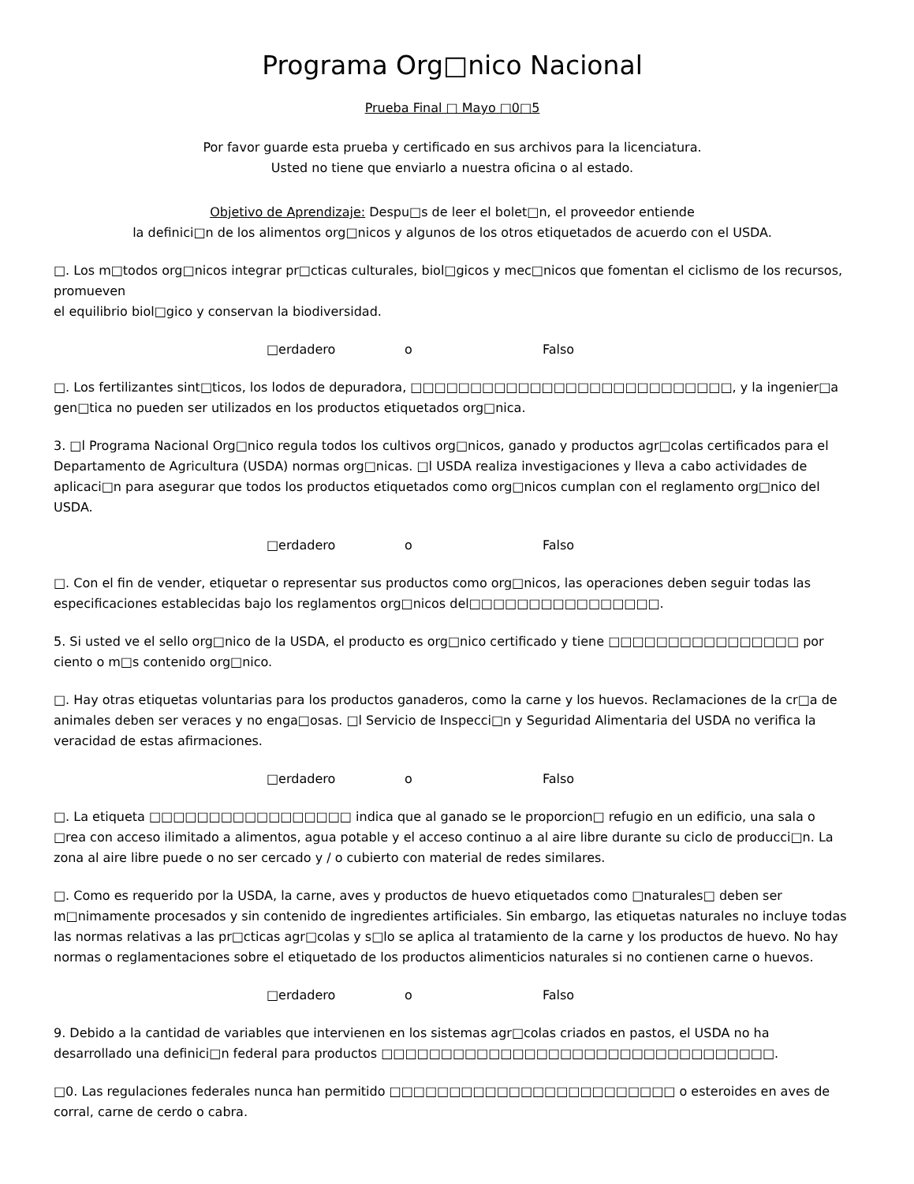Programa Org□nico Nacional
Prueba Final □ Mayo □0□5
Por favor guarde esta prueba y certificado en sus archivos para la licenciatura.
Usted no tiene que enviarlo a nuestra oficina o al estado.
Objetivo de Aprendizaje: Despu□s de leer el bolet□n, el proveedor entiende
la definici□n de los alimentos org□nicos y algunos de los otros etiquetados de acuerdo con el USDA.
□. Los m□todos org□nicos integrar pr□cticas culturales, biol□gicos y mec□nicos que fomentan el ciclismo de los recursos, promueven
el equilibrio biol□gico y conservan la biodiversidad.
□erdadero o Falso
□. Los fertilizantes sint□ticos, los lodos de depuradora, □□□□□□□□□□□□□□□□□□□□□□□□□□□, y la ingenier□a gen□tica no pueden ser utilizados en los productos etiquetados org□nica.
3. □l Programa Nacional Org□nico regula todos los cultivos org□nicos, ganado y productos agr□colas certificados para el Departamento de Agricultura (USDA) normas org□nicas. □l USDA realiza investigaciones y lleva a cabo actividades de aplicaci□n para asegurar que todos los productos etiquetados como org□nicos cumplan con el reglamento org□nico del USDA.
□erdadero o Falso
□. Con el fin de vender, etiquetar o representar sus productos como org□nicos, las operaciones deben seguir todas las especificaciones establecidas bajo los reglamentos org□nicos del□□□□□□□□□□□□□□□□.
5. Si usted ve el sello org□nico de la USDA, el producto es org□nico certificado y tiene □□□□□□□□□□□□□□□□ por ciento o m□s contenido org□nico.
□. Hay otras etiquetas voluntarias para los productos ganaderos, como la carne y los huevos. Reclamaciones de la cr□a de animales deben ser veraces y no enga□osas. □l Servicio de Inspecci□n y Seguridad Alimentaria del USDA no verifica la veracidad de estas afirmaciones.
□erdadero o Falso
□. La etiqueta □□□□□□□□□□□□□□□□□ indica que al ganado se le proporcion□ refugio en un edificio, una sala o □rea con acceso ilimitado a alimentos, agua potable y el acceso continuo a al aire libre durante su ciclo de producci□n. La zona al aire libre puede o no ser cercado y / o cubierto con material de redes similares.
□. Como es requerido por la USDA, la carne, aves y productos de huevo etiquetados como □naturales□ deben ser m□nimamente procesados y sin contenido de ingredientes artificiales. Sin embargo, las etiquetas naturales no incluye todas las normas relativas a las pr□cticas agr□colas y s□lo se aplica al tratamiento de la carne y los productos de huevo. No hay normas o reglamentaciones sobre el etiquetado de los productos alimenticios naturales si no contienen carne o huevos.
□erdadero o Falso
9. Debido a la cantidad de variables que intervienen en los sistemas agr□colas criados en pastos, el USDA no ha desarrollado una definici□n federal para productos □□□□□□□□□□□□□□□□□□□□□□□□□□□□□□□□□.
□0. Las regulaciones federales nunca han permitido □□□□□□□□□□□□□□□□□□□□□□□□ o esteroides en aves de corral, carne de cerdo o cabra.